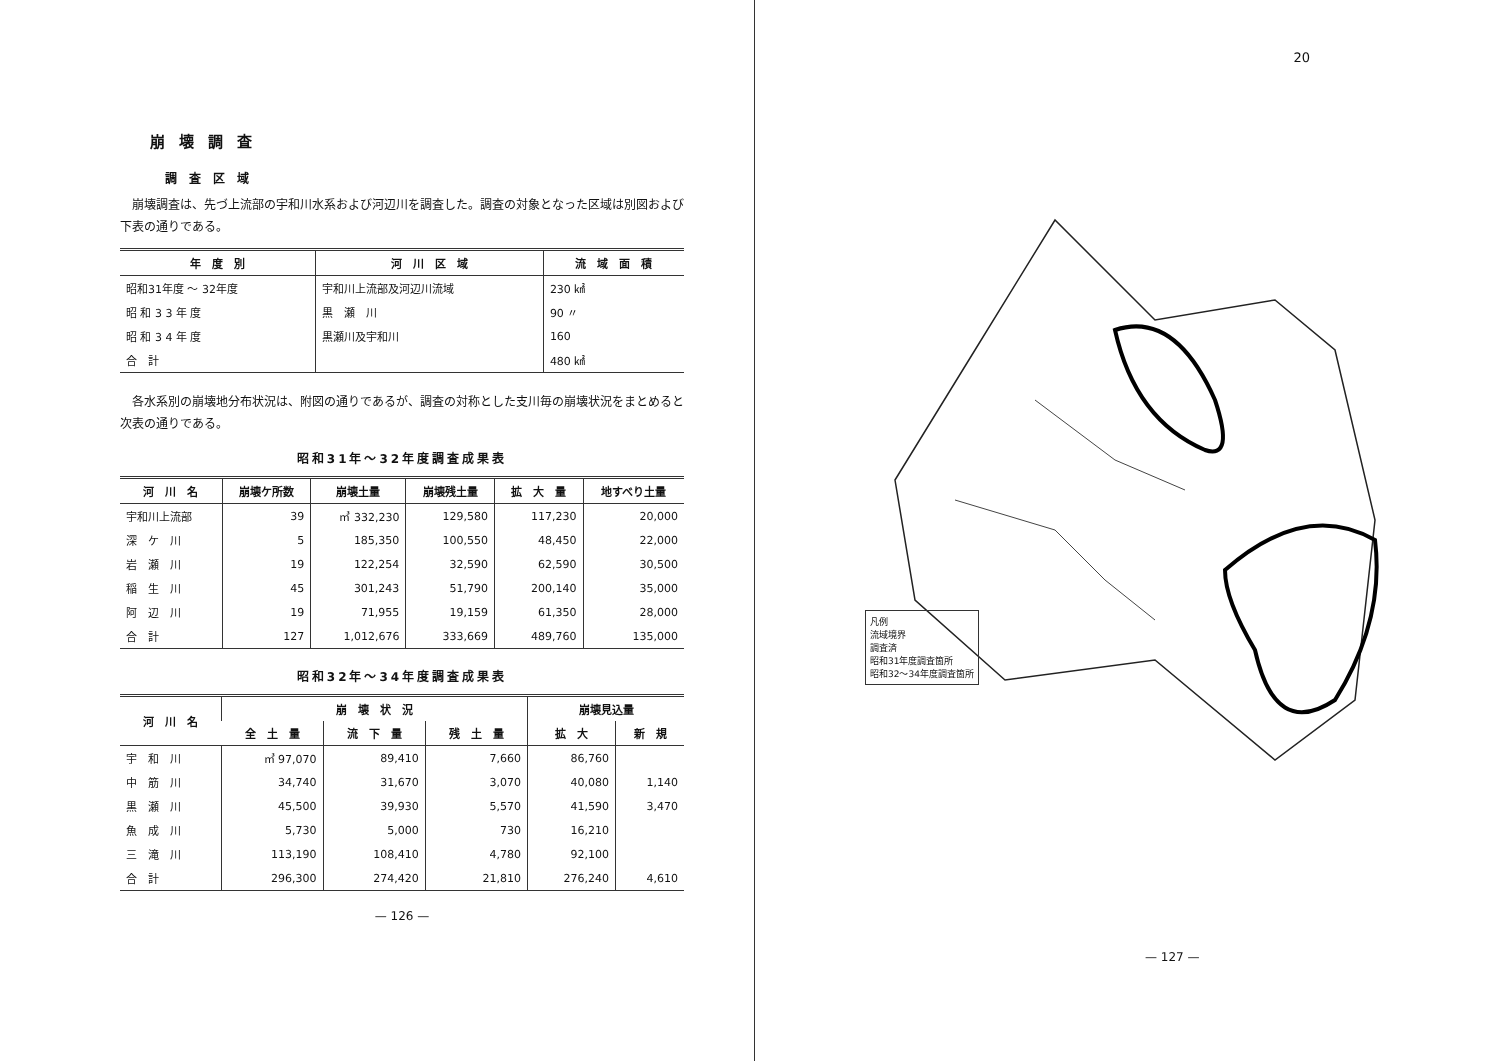崩壊調査
調査区域
崩壊調査は、先づ上流部の宇和川水系および河辺川を調査した。調査の対象となった区域は別図および下表の通りである。
| 年 度 別 | 河 川 区 域 | 流 域 面 積 |
| --- | --- | --- |
| 昭和31年度 ～ 32年度 | 宇和川上流部及河辺川流域 | 230 ㎢ |
| 昭 和 3 3 年 度 | 黒 瀬 川 | 90 〃 |
| 昭 和 3 4 年 度 | 黒瀬川及宇和川 | 160 |
| 合 計 | | 480 ㎢ |
各水系別の崩壊地分布状況は、附図の通りであるが、調査の対称とした支川毎の崩壊状況をまとめると次表の通りである。
昭和31年～32年度調査成果表
| 河 川 名 | 崩壊ケ所数 | 崩壊土量 | 崩壊残土量 | 拡 大 量 | 地すべり土量 |
| --- | --- | --- | --- | --- | --- |
| 宇和川上流部 | 39 | ㎥ 332,230 | 129,580 | 117,230 | 20,000 |
| 深 ケ 川 | 5 | 185,350 | 100,550 | 48,450 | 22,000 |
| 岩 瀬 川 | 19 | 122,254 | 32,590 | 62,590 | 30,500 |
| 稲 生 川 | 45 | 301,243 | 51,790 | 200,140 | 35,000 |
| 阿 辺 川 | 19 | 71,955 | 19,159 | 61,350 | 28,000 |
| 合 計 | 127 | 1,012,676 | 333,669 | 489,760 | 135,000 |
昭和32年～34年度調査成果表
| 河 川 名 | 崩 壊 状 況 | | | 崩壊見込量 | |
| --- | --- | --- | --- | --- | --- |
| | 全 土 量 | 流 下 量 | 残 土 量 | 拡 大 | 新 規 |
| 宇 和 川 | ㎥ 97,070 | 89,410 | 7,660 | 86,760 | |
| 中 筋 川 | 34,740 | 31,670 | 3,070 | 40,080 | 1,140 |
| 黒 瀬 川 | 45,500 | 39,930 | 5,570 | 41,590 | 3,470 |
| 魚 成 川 | 5,730 | 5,000 | 730 | 16,210 | |
| 三 滝 川 | 113,190 | 108,410 | 4,780 | 92,100 | |
| 合 計 | 296,300 | 274,420 | 21,810 | 276,240 | 4,610 |
— 126 —
20
凡例
流域境界
調査済
昭和31年度調査箇所
昭和32～34年度調査箇所
— 127 —